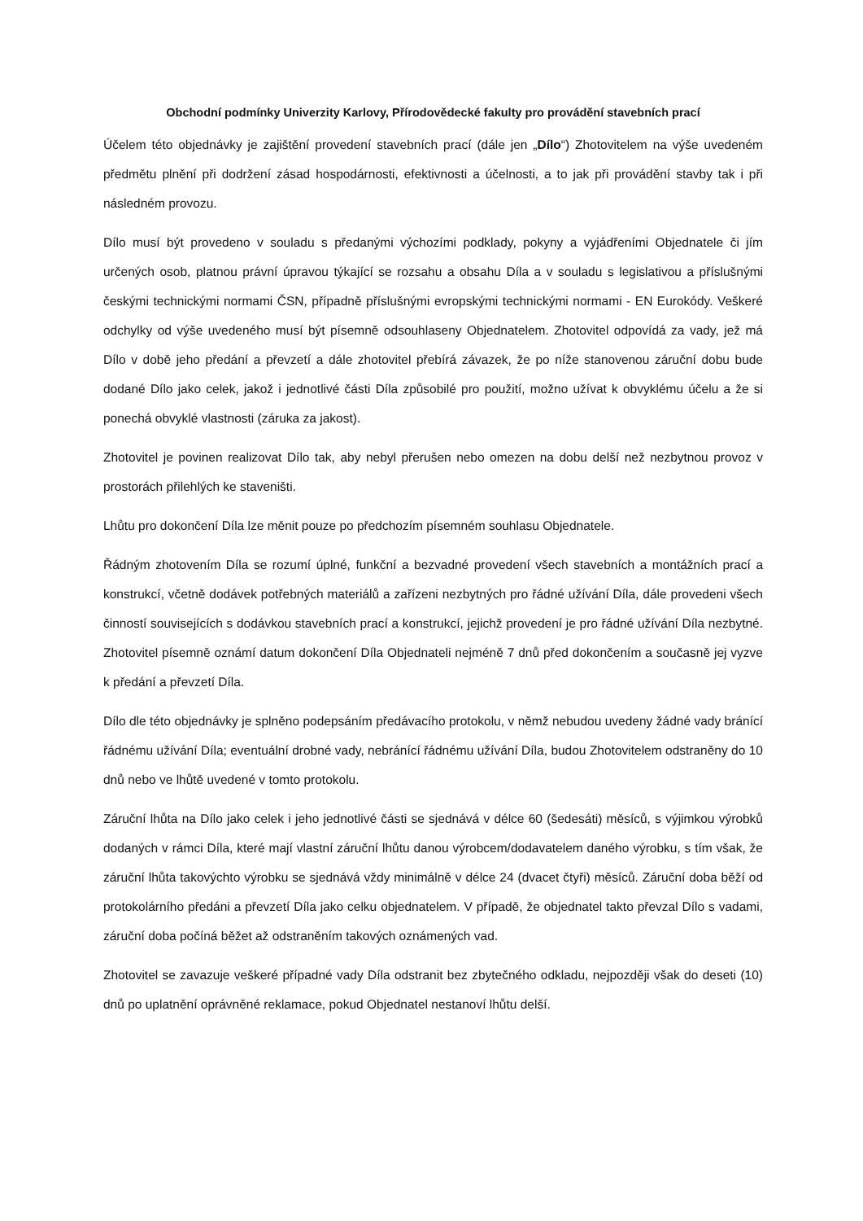Obchodní podmínky Univerzity Karlovy, Přírodovědecké fakulty pro provádění stavebních prací
Účelem této objednávky je zajištění provedení stavebních prací (dále jen „Dílo“) Zhotovitelem na výše uvedeném předmětu plnění při dodržení zásad hospodárnosti, efektivnosti a účelnosti, a to jak při provádění stavby tak i při následném provozu.
Dílo musí být provedeno v souladu s předanými výchozími podklady, pokyny a vyjádřeními Objednatele či jím určených osob, platnou právní úpravou týkající se rozsahu a obsahu Díla a v souladu s legislativou a příslušnými českými technickými normami ČSN, případně příslušnými evropskými technickými normami - EN Eurokódy. Veškeré odchylky od výše uvedeného musí být písemně odsouhlaseny Objednatelem. Zhotovitel odpovídá za vady, jež má Dílo v době jeho předání a převzetí a dále zhotovitel přebírá závazek, že po níže stanovenou záruční dobu bude dodané Dílo jako celek, jakož i jednotlivé části Díla způsobilé pro použití, možno užívat k obvyklému účelu a že si ponechá obvyklé vlastnosti (záruka za jakost).
Zhotovitel je povinen realizovat Dílo tak, aby nebyl přerušen nebo omezen na dobu delší než nezbytnou provoz v prostorách přilehlých ke staveništi.
Lhůtu pro dokončení Díla lze měnit pouze po předchozím písemném souhlasu Objednatele.
Řádným zhotovením Díla se rozumí úplné, funkční a bezvadné provedení všech stavebních a montážních prací a konstrukcí, včetně dodávek potřebných materiálů a zařízeni nezbytných pro řádné užívání Díla, dále provedeni všech činností souvisejících s dodávkou stavebních prací a konstrukcí, jejichž provedení je pro řádné užívání Díla nezbytné. Zhotovitel písemně oznámí datum dokončení Díla Objednateli nejméně 7 dnů před dokončením a současně jej vyzve k předání a převzetí Díla.
Dílo dle této objednávky je splněno podepsáním předávacího protokolu, v němž nebudou uvedeny žádné vady bránící řádnému užívání Díla; eventuální drobné vady, nebránící řádnému užívání Díla, budou Zhotovitelem odstraněny do 10 dnů nebo ve lhůtě uvedené v tomto protokolu.
Záruční lhůta na Dílo jako celek i jeho jednotlivé části se sjednává v délce 60 (šedesáti) měsíců, s výjimkou výrobků dodaných v rámci Díla, které mají vlastní záruční lhůtu danou výrobcem/dodavatelem daného výrobku, s tím však, že záruční lhůta takovýchto výrobku se sjednává vždy minimálně v délce 24 (dvacet čtyři) měsíců. Záruční doba běží od protokolárního předáni a převzetí Díla jako celku objednatelem. V případě, že objednatel takto převzal Dílo s vadami, záruční doba počíná běžet až odstraněním takových oznámených vad.
Zhotovitel se zavazuje veškeré případné vady Díla odstranit bez zbytečného odkladu, nejpozději však do deseti (10) dnů po uplatnění oprávněné reklamace, pokud Objednatel nestanoví lhůtu delší.